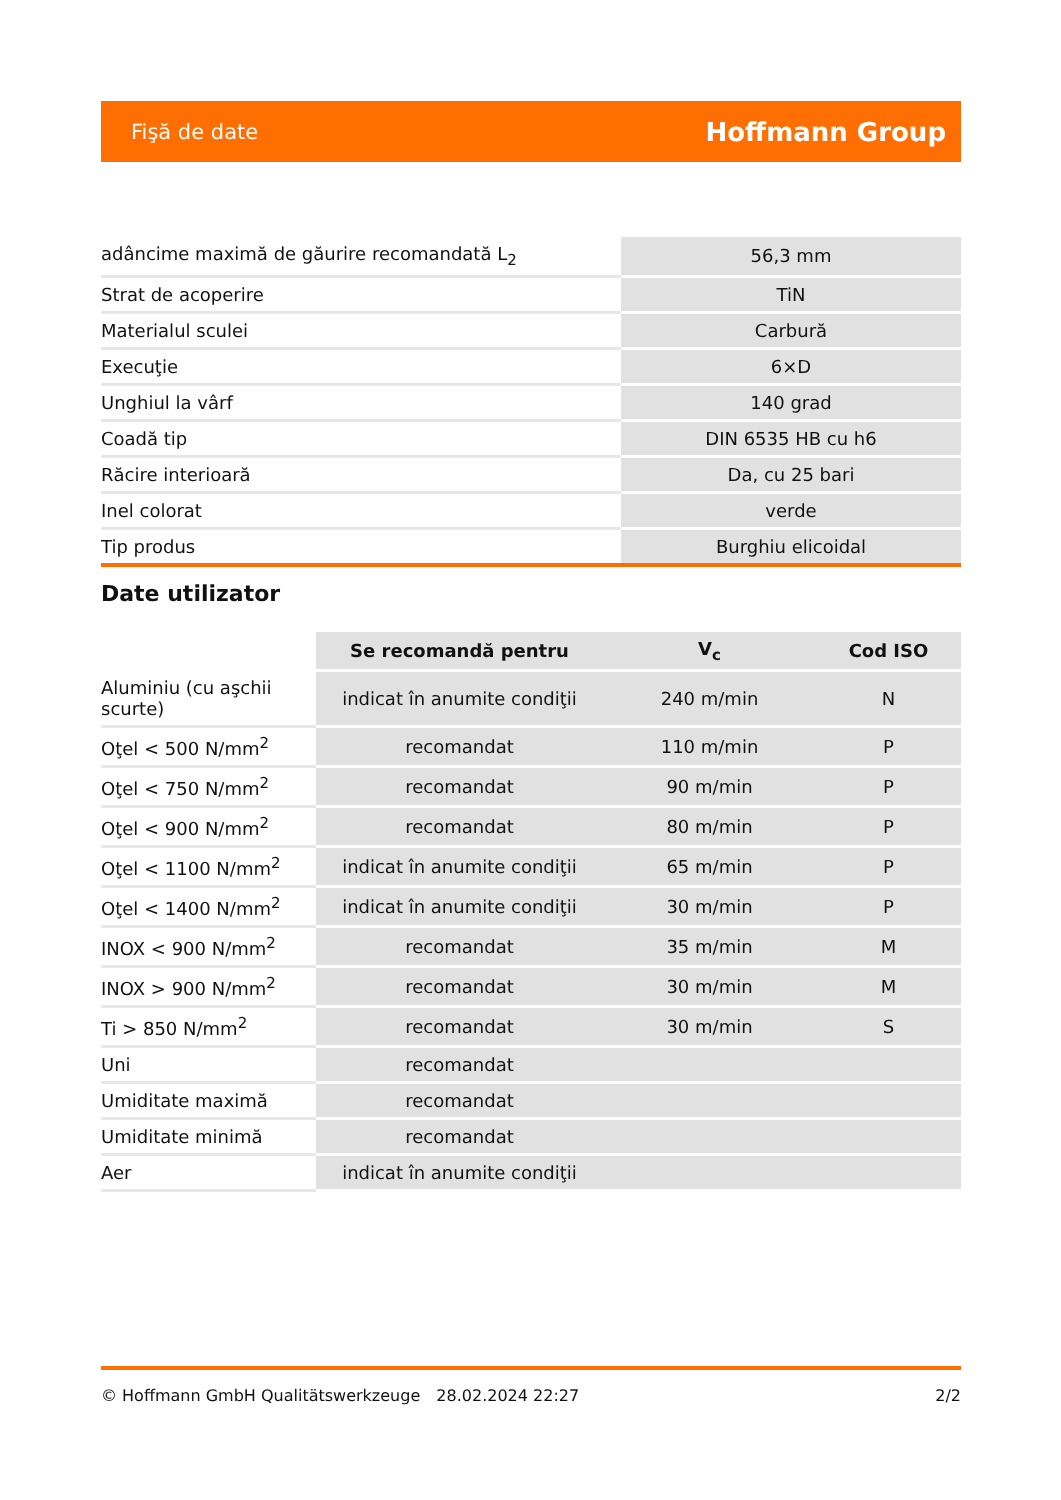Fişă de date Hoffmann Group
| adâncime maximă de găurire recomandată L<sub>2</sub> | 56,3 mm |
| Strat de acoperire | TiN |
| Materialul sculei | Carbură |
| Execuţie | 6×D |
| Unghiul la vârf | 140 grad |
| Coadă tip | DIN 6535 HB cu h6 |
| Răcire interioară | Da, cu 25 bari |
| Inel colorat | verde |
| Tip produs | Burghiu elicoidal |
Date utilizator
| | Se recomandă pentru | V<sub>c</sub> | Cod ISO |
| --- | --- | --- | --- |
| Aluminiu (cu aşchii scurte) | indicat în anumite condiţii | 240 m/min | N |
| Oţel < 500 N/mm<sup>2</sup> | recomandat | 110 m/min | P |
| Oţel < 750 N/mm<sup>2</sup> | recomandat | 90 m/min | P |
| Oţel < 900 N/mm<sup>2</sup> | recomandat | 80 m/min | P |
| Oţel < 1100 N/mm<sup>2</sup> | indicat în anumite condiţii | 65 m/min | P |
| Oţel < 1400 N/mm<sup>2</sup> | indicat în anumite condiţii | 30 m/min | P |
| INOX < 900 N/mm<sup>2</sup> | recomandat | 35 m/min | M |
| INOX > 900 N/mm<sup>2</sup> | recomandat | 30 m/min | M |
| Ti > 850 N/mm<sup>2</sup> | recomandat | 30 m/min | S |
| Uni | recomandat | | |
| Umiditate maximă | recomandat | | |
| Umiditate minimă | recomandat | | |
| Aer | indicat în anumite condiţii | | |
© Hoffmann GmbH Qualitätswerkzeuge 28.02.2024 22:27 2/2